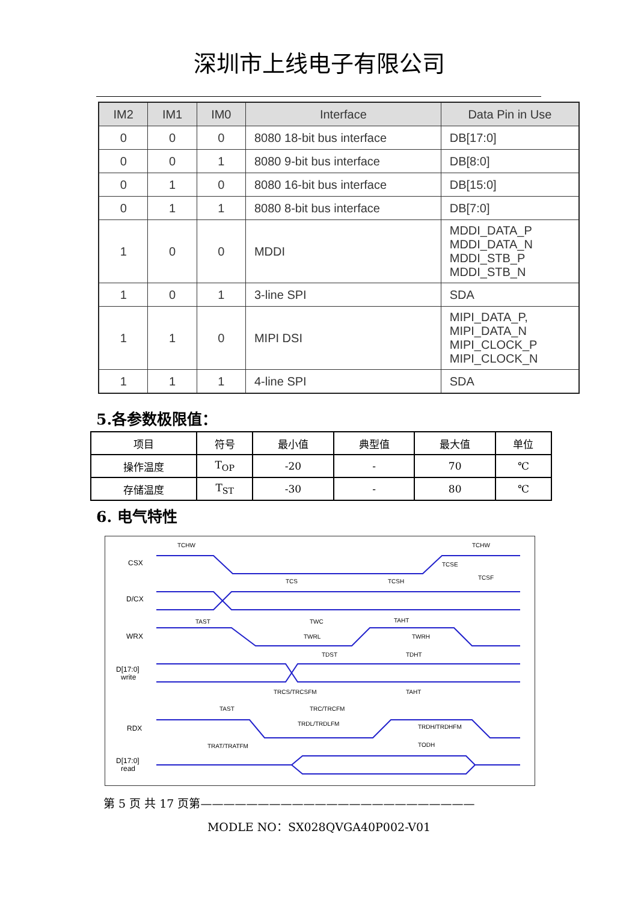深圳市上线电子有限公司
| IM2 | IM1 | IM0 | Interface | Data Pin in Use |
| --- | --- | --- | --- | --- |
| 0 | 0 | 0 | 8080 18-bit bus interface | DB[17:0] |
| 0 | 0 | 1 | 8080 9-bit bus interface | DB[8:0] |
| 0 | 1 | 0 | 8080 16-bit bus interface | DB[15:0] |
| 0 | 1 | 1 | 8080 8-bit bus interface | DB[7:0] |
| 1 | 0 | 0 | MDDI | MDDI_DATA_P MDDI_DATA_N MDDI_STB_P MDDI_STB_N |
| 1 | 0 | 1 | 3-line SPI | SDA |
| 1 | 1 | 0 | MIPI DSI | MIPI_DATA_P, MIPI_DATA_N MIPI_CLOCK_P MIPI_CLOCK_N |
| 1 | 1 | 1 | 4-line SPI | SDA |
5.各参数极限值：
| 项目 | 符号 | 最小值 | 典型值 | 最大值 | 单位 |
| 操作温度 | T<sub>OP</sub> | -20 | - | 70 | ℃ |
| 存储温度 | T<sub>ST</sub> | -30 | - | 80 | ℃ |
6. 电气特性
CSX
D/CX
WRX
D[17:0]
write
RDX
D[17:0]
read
TCHW
TCHW
TCS
TCSH
TCSE
TCSF
TAST
TWC
TAHT
TWRL
TWRH
TDST
TDHT
TRCS/TRCSFM
TAHT
TAST
TRC/TRCFM
TRDL/TRDLFM
TRDH/TRDHFM
TRAT/TRATFM
TODH
第 5 页 共 17 页第————————————————————————
MODLE NO：SX028QVGA40P002-V01